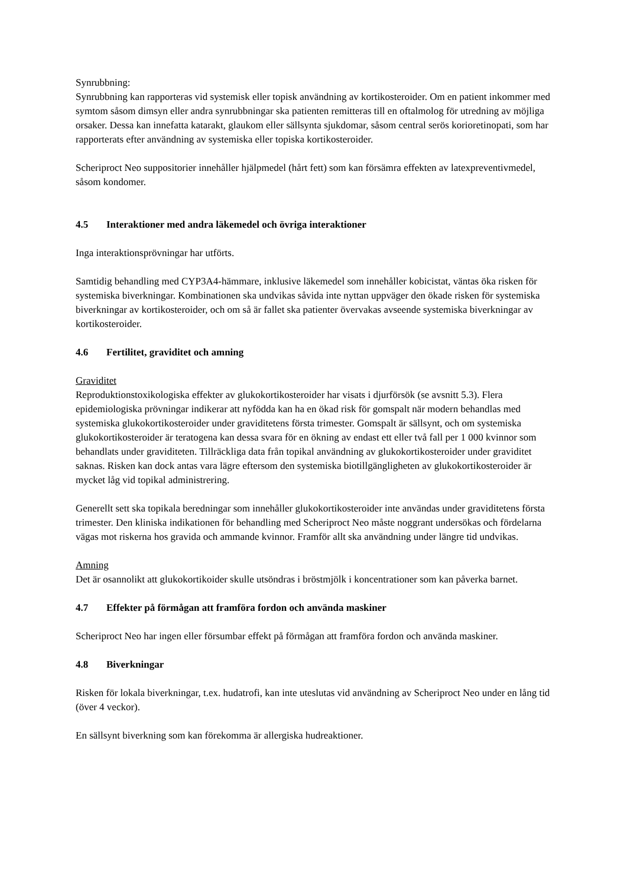Synrubbning:
Synrubbning kan rapporteras vid systemisk eller topisk användning av kortikosteroider. Om en patient inkommer med symtom såsom dimsyn eller andra synrubbningar ska patienten remitteras till en oftalmolog för utredning av möjliga orsaker. Dessa kan innefatta katarakt, glaukom eller sällsynta sjukdomar, såsom central serös korioretinopati, som har rapporterats efter användning av systemiska eller topiska kortikosteroider.
Scheriproct Neo suppositorier innehåller hjälpmedel (hårt fett) som kan försämra effekten av latexpreventivmedel, såsom kondomer.
4.5 Interaktioner med andra läkemedel och övriga interaktioner
Inga interaktionsprövningar har utförts.
Samtidig behandling med CYP3A4-hämmare, inklusive läkemedel som innehåller kobicistat, väntas öka risken för systemiska biverkningar. Kombinationen ska undvikas såvida inte nyttan uppväger den ökade risken för systemiska biverkningar av kortikosteroider, och om så är fallet ska patienter övervakas avseende systemiska biverkningar av kortikosteroider.
4.6 Fertilitet, graviditet och amning
Graviditet
Reproduktionstoxikologiska effekter av glukokortikosteroider har visats i djurförsök (se avsnitt 5.3). Flera epidemiologiska prövningar indikerar att nyfödda kan ha en ökad risk för gomspalt när modern behandlas med systemiska glukokortikosteroider under graviditetens första trimester. Gomspalt är sällsynt, och om systemiska glukokortikosteroider är teratogena kan dessa svara för en ökning av endast ett eller två fall per 1 000 kvinnor som behandlats under graviditeten. Tillräckliga data från topikal användning av glukokortikosteroider under graviditet saknas. Risken kan dock antas vara lägre eftersom den systemiska biotillgängligheten av glukokortikosteroider är mycket låg vid topikal administrering.
Generellt sett ska topikala beredningar som innehåller glukokortikosteroider inte användas under graviditetens första trimester. Den kliniska indikationen för behandling med Scheriproct Neo måste noggrant undersökas och fördelarna vägas mot riskerna hos gravida och ammande kvinnor. Framför allt ska användning under längre tid undvikas.
Amning
Det är osannolikt att glukokortikoider skulle utsöndras i bröstmjölk i koncentrationer som kan påverka barnet.
4.7 Effekter på förmågan att framföra fordon och använda maskiner
Scheriproct Neo har ingen eller försumbar effekt på förmågan att framföra fordon och använda maskiner.
4.8 Biverkningar
Risken för lokala biverkningar, t.ex. hudatrofi, kan inte uteslutas vid användning av Scheriproct Neo under en lång tid (över 4 veckor).
En sällsynt biverkning som kan förekomma är allergiska hudreaktioner.